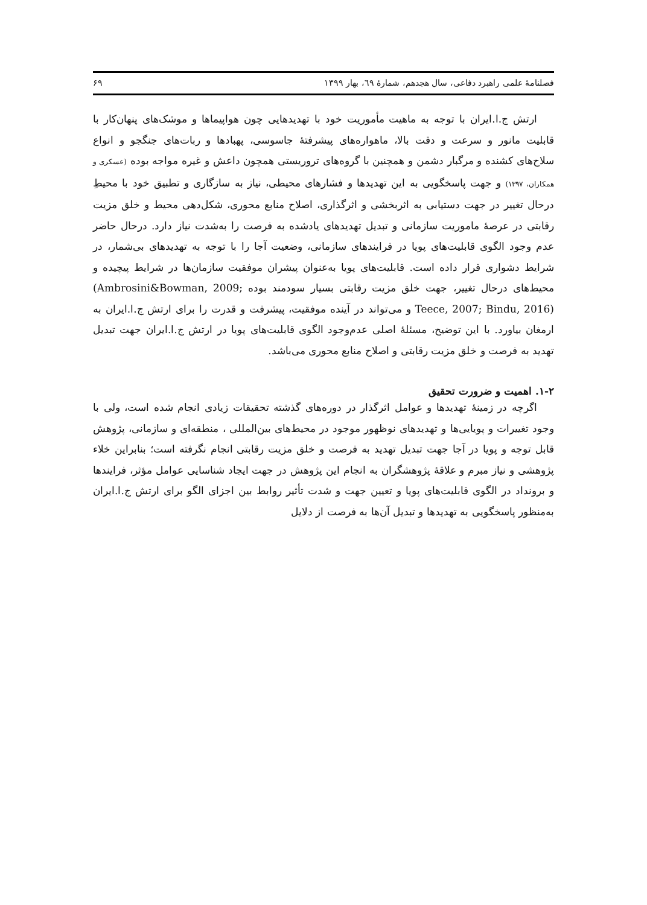فصلنامهٔ علمی راهبرد دفاعی، سال هجدهم، شمارهٔ ٦٩، بهار ١٣٩٩ ۶۹
ارتش ج.ا.ایران با توجه به ماهیت مأموریت خود با تهدیدهایی چون هواپیماها و موشک‌های پنهان‌کار با قابلیت مانور و سرعت و دقت بالا، ماهواره‌های پیشرفتهٔ جاسوسی، پهبادها و ربات‌های جنگجو و انواع سلاح‌های کشنده و مرگبار دشمن و همچنین با گروه‌های تروریستی همچون داعش و غیره مواجه بوده (عسکری و همکاران، ۱۳۹۷) و جهت پاسخگویی به این تهدیدها و فشارهای محیطی، نیاز به سازگاری و تطبیق خود با محیطِ درحال تغییر در جهت دستیابی به اثربخشی و اثرگذاری، اصلاح منابع محوری، شکل‌دهی محیط و خلق مزیت رقابتی در عرصهٔ ماموریت سازمانی و تبدیل تهدیدهای یادشده به فرصت را به‌شدت نیاز دارد. درحال حاضر عدم وجود الگوی قابلیت‌های پویا در فرایندهای سازمانی، وضعیت آجا را با توجه به تهدیدهای بی‌شمار، در شرایط دشواری قرار داده است. قابلیت‌های پویا به‌عنوان پیشران موفقیت سازمان‌ها در شرایط پیچیده و محیط‌های درحال تغییر، جهت خلق مزیت رقابتی بسیار سودمند بوده (Ambrosini&Bowman, 2009; Teece, 2007; Bindu, 2016) و می‌تواند در آینده موفقیت، پیشرفت و قدرت را برای ارتش ج.ا.ایران به ارمغان بیاورد. با این توضیح، مسئلهٔ اصلی عدم‌وجود الگوی قابلیت‌های پویا در ارتش ج.ا.ایران جهت تبدیل تهدید به فرصت و خلق مزیت رقابتی و اصلاح منابع محوری می‌باشد.
۱-۲. اهمیت و ضرورت تحقیق
اگرچه در زمینهٔ تهدیدها و عوامل اثرگذار در دوره‌های گذشته تحقیقات زیادی انجام شده است، ولی با وجود تغییرات و پویایی‌ها و تهدیدهای نوظهور موجود در محیط‌های بین‌المللی ، منطقه‌ای و سازمانی، پژوهش قابل توجه و پویا در آجا جهت تبدیل تهدید به فرصت و خلق مزیت رقابتی انجام نگرفته است؛ بنابراین خلاء پژوهشی و نیاز مبرم و علاقهٔ پژوهشگران به انجام این پژوهش در جهت ایجاد شناسایی عوامل مؤثر، فرایندها و برونداد در الگوی قابلیت‌های پویا و تعیین جهت و شدت تأثیر روابط بین اجزای الگو برای ارتش ج.ا.ایران به‌منظور پاسخگویی به تهدیدها و تبدیل آن‌ها به فرصت از دلایل